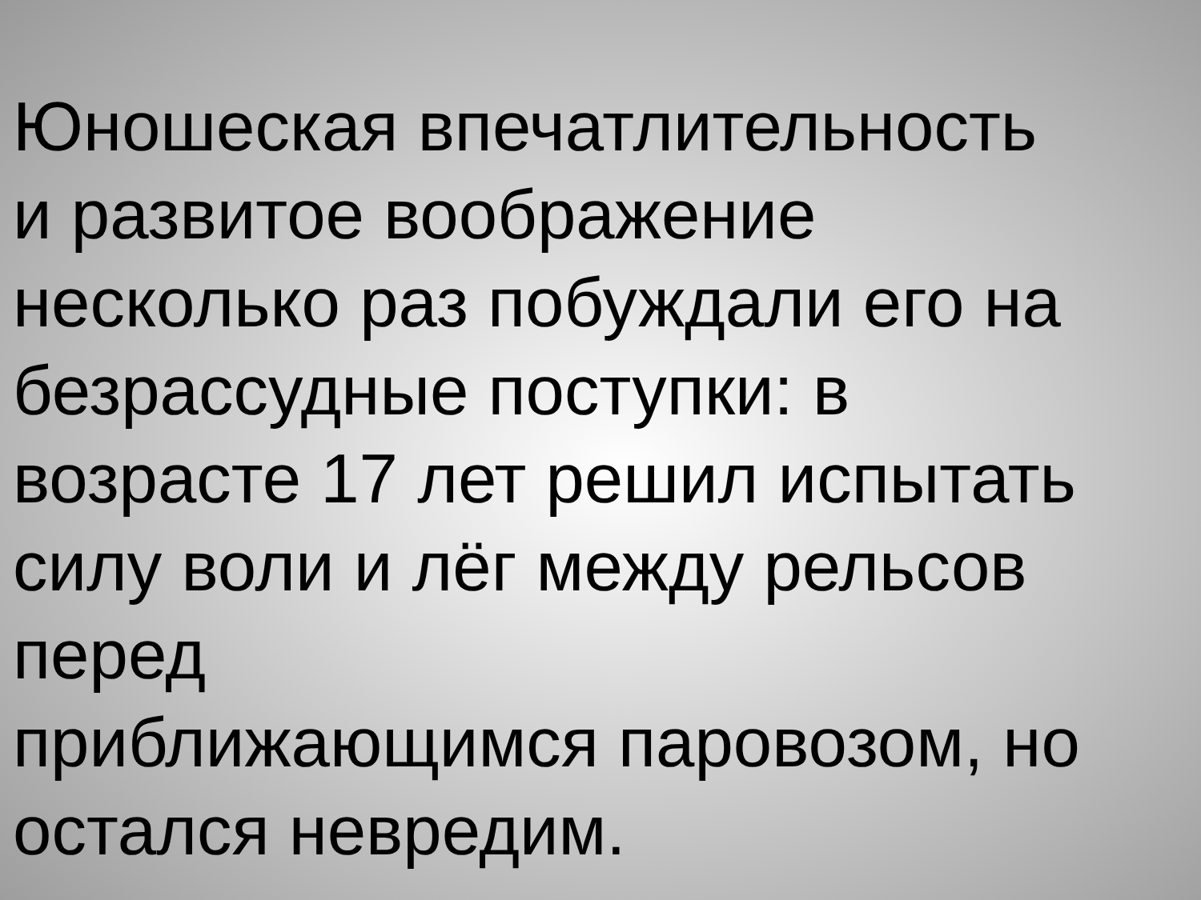Юношеская впечатлительность
и развитое воображение
несколько раз побуждали его на
безрассудные поступки: в
возрасте 17 лет решил испытать
силу воли и лёг между рельсов
перед
приближающимся паровозом, но
остался невредим.